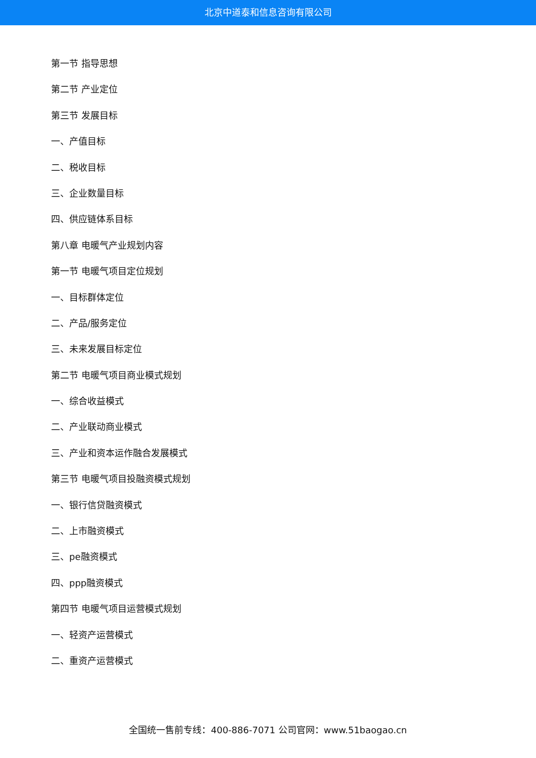北京中道泰和信息咨询有限公司
第一节 指导思想
第二节 产业定位
第三节 发展目标
一、产值目标
二、税收目标
三、企业数量目标
四、供应链体系目标
第八章 电暖气产业规划内容
第一节 电暖气项目定位规划
一、目标群体定位
二、产品/服务定位
三、未来发展目标定位
第二节 电暖气项目商业模式规划
一、综合收益模式
二、产业联动商业模式
三、产业和资本运作融合发展模式
第三节 电暖气项目投融资模式规划
一、银行信贷融资模式
二、上市融资模式
三、pe融资模式
四、ppp融资模式
第四节 电暖气项目运营模式规划
一、轻资产运营模式
二、重资产运营模式
全国统一售前专线：400-886-7071 公司官网：www.51baogao.cn